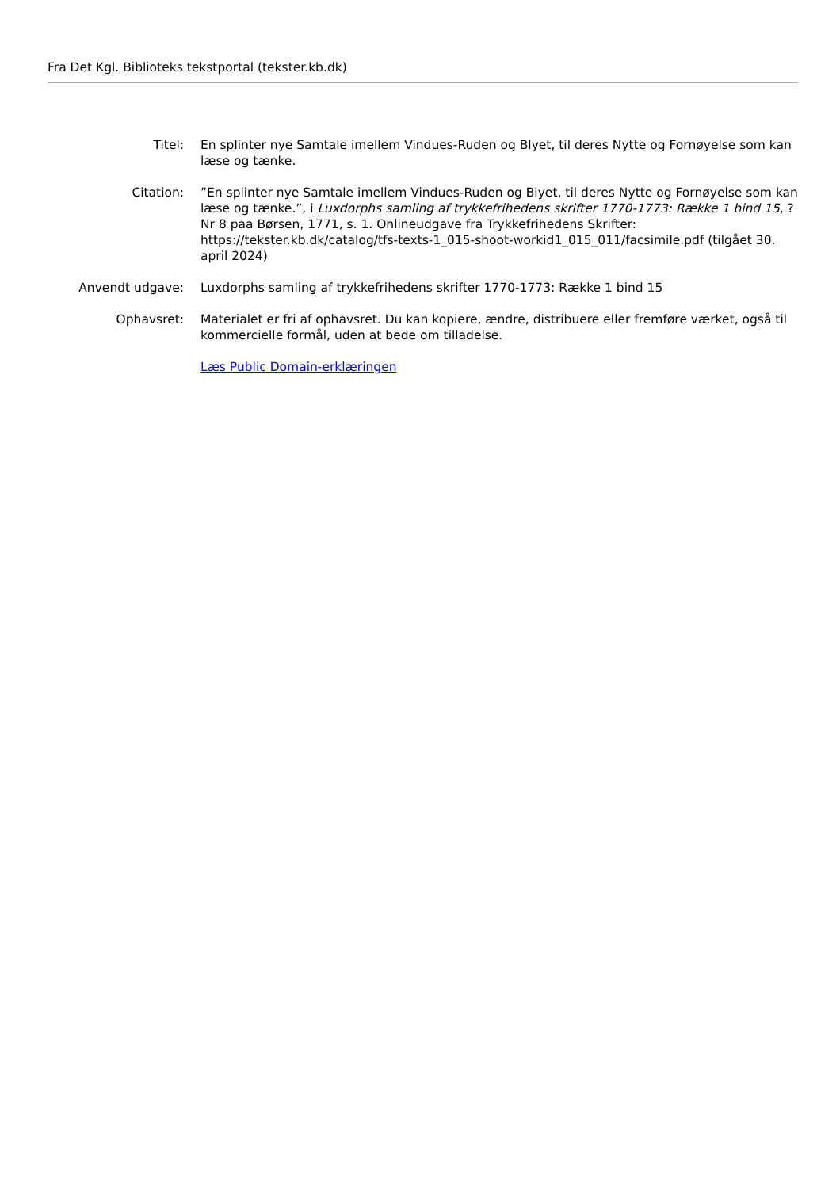Fra Det Kgl. Biblioteks tekstportal (tekster.kb.dk)
Titel: En splinter nye Samtale imellem Vindues-Ruden og Blyet, til deres Nytte og Fornøyelse som kan læse og tænke.
Citation: ”En splinter nye Samtale imellem Vindues-Ruden og Blyet, til deres Nytte og Fornøyelse som kan læse og tænke.”, i Luxdorphs samling af trykkefrihedens skrifter 1770-1773: Række 1 bind 15, ? Nr 8 paa Børsen, 1771, s. 1. Onlineudgave fra Trykkefrihedens Skrifter: https://tekster.kb.dk/catalog/tfs-texts-1_015-shoot-workid1_015_011/facsimile.pdf (tilgået 30. april 2024)
Anvendt udgave: Luxdorphs samling af trykkefrihedens skrifter 1770-1773: Række 1 bind 15
Ophavsret: Materialet er fri af ophavsret. Du kan kopiere, ændre, distribuere eller fremføre værket, også til kommercielle formål, uden at bede om tilladelse.
Læs Public Domain-erklæringen